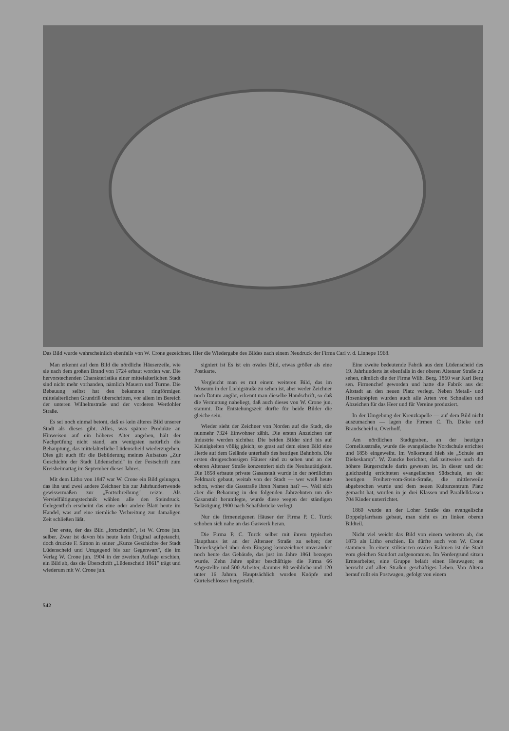Das Bild wurde wahrscheinlich ebenfalls von W. Crone gezeichnet. Hier die Wiedergabe des Bildes nach einem Neudruck der Firma Carl v. d. Linnepe 1968.
Man erkennt auf dem Bild die nördliche Häuserzeile, wie sie nach dem großen Brand von 1724 erbaut worden war. Die hervorstechenden Charakteristika einer mittelalterlichen Stadt sind nicht mehr vorhanden, nämlich Mauern und Türme. Die Bebauung selbst hat den bekannten ringförmigen mittelalterlichen Grundriß überschritten, vor allem im Bereich der unteren Wilhelmstraße und der vorderen Werdohler Straße.
Es sei noch einmal betont, daß es kein älteres Bild unserer Stadt als dieses gibt. Alles, was spätere Produkte an Hinweisen auf ein höheres Alter angeben, hält der Nachprüfung nicht stand, am wenigsten natürlich die Behauptung, das mittelalterliche Lüdenscheid wiederzugeben. Dies gilt auch für die Bebilderung meines Aufsatzes „Zur Geschichte der Stadt Lüdenscheid" in der Festschrift zum Kreisheimattag im September dieses Jahres.
Mit dem Litho von 1847 war W. Crone ein Bild gelungen, das ihn und zwei andere Zeichner bis zur Jahrhundertwende gewissermaßen zur „Fortschreibung" reizte. Als Vervielfältigungstechnik wählen alle den Steindruck. Gelegentlich erscheint das eine oder andere Blatt heute im Handel, was auf eine ziemliche Verbreitung zur damaligen Zeit schließen läßt.
Der erste, der das Bild „fortschreibt", ist W. Crone jun. selber. Zwar ist davon bis heute kein Original aufgetaucht, doch druckte F. Simon in seiner „Kurze Geschichte der Stadt Lüdenscheid und Umgegend bis zur Gegenwart", die im Verlag W. Crone jun. 1904 in der zweiten Auflage erschien, ein Bild ab, das die Überschrift „Lüdenscheid 1861" trägt und wiederum mit W. Crone jun.
signiert ist Es ist ein ovales Bild, etwas größer als eine Postkarte.
Vergleicht man es mit einem weiteren Bild, das im Museum in der Liebigstraße zu sehen ist, aber weder Zeichner noch Datum angibt, erkennt man dieselbe Handschrift, so daß die Vermutung naheliegt, daß auch dieses von W. Crone jun. stammt. Die Entstehungszeit dürfte für beide Bilder die gleiche sein.
Wieder sieht der Zeichner von Norden auf die Stadt, die nunmehr 7324 Einwohner zählt. Die ersten Anzeichen der Industrie werden sichtbar. Die beiden Bilder sind bis auf Kleinigkeiten völlig gleich; so grast auf dem einen Bild eine Herde auf dem Gelände unterhalb des heutigen Bahnhofs. Die ersten dreigeschossigen Häuser sind zu sehen und an der oberen Altenaer Straße konzentriert sich die Neubautätigkeit. Die 1858 erbaute private Gasanstalt wurde in der nördlichen Feldmark gebaut, weitab von der Stadt — wer weiß heute schon, woher die Gasstraße ihren Namen hat? —. Weil sich aber die Bebauung in den folgenden Jahrzehnten um die Gasanstalt herumlegte, wurde diese wegen der ständigen Belästigung 1900 nach Schafsbrücke verlegt.
Nur die firmeneigenen Häuser der Firma P. C. Turck schoben sich nahe an das Gaswerk heran.
Die Firma P. C. Turck selber mit ihrem typischen Haupthaus ist an der Altenaer Straße zu sehen; der Dreiecksgiebel über dem Eingang kennzeichnet unverändert noch heute das Gebäude, das just im Jahre 1861 bezogen wurde. Zehn Jahre später beschäftigte die Firma 66 Angestellte und 500 Arbeiter, darunter 80 weibliche und 120 unter 16 Jahren. Hauptsächlich wurden Knöpfe und Gürtelschlösser hergestellt.
Eine zweite bedeutende Fabrik aus dem Lüdenscheid des 19. Jahrhunderts ist ebenfalls in der oberen Altenaer Straße zu sehen, nämlich die der Firma Wilh. Berg. 1860 war Karl Berg sen. Firmenchef geworden und hatte die Fabrik aus der Altstadt an den neuen Platz verlegt. Neben Metall- und Hosenknöpfen wurden auch alle Arten von Schnallen und Abzeichen für das Heer und für Vereine produziert.
In der Umgebung der Kreuzkapelle — auf dem Bild nicht auszumachen — lagen die Firmen C. Th. Dicke und Brandscheid u. Overhoff.
Am nördlichen Stadtgraben, an der heutigen Corneliusstraße, wurde die evangelische Nordschule errichtet und 1856 eingeweiht. Im Volksmund hieß sie „Schule am Diekeskamp". W. Zuncke berichtet, daß zeitweise auch die höhere Bürgerschule darin gewesen ist. In dieser und der gleichzeitig errichteten evangelischen Südschule, an der heutigen Freiherr-vom-Stein-Straße, die mittlerweile abgebrochen wurde und dem neuen Kulturzentrum Platz gemacht hat, wurden in je drei Klassen und Parallelklassen 704 Kinder unterrichtet.
1860 wurde an der Loher Straße das evangelische Doppelpfarrhaus gebaut, man sieht es im linken oberen Bildteil.
Nicht viel weicht das Bild von einem weiteren ab, das 1873 als Litho erschien. Es dürfte auch von W. Crone stammen. In einem stilisierten ovalen Rahmen ist die Stadt vom gleichen Standort aufgenommen. Im Vordergrund sitzen Erntearbeiter, eine Gruppe belädt einen Heuwagen; es herrscht auf allen Straßen geschäftiges Leben. Von Altena herauf rollt ein Postwagen, gefolgt von einem
542